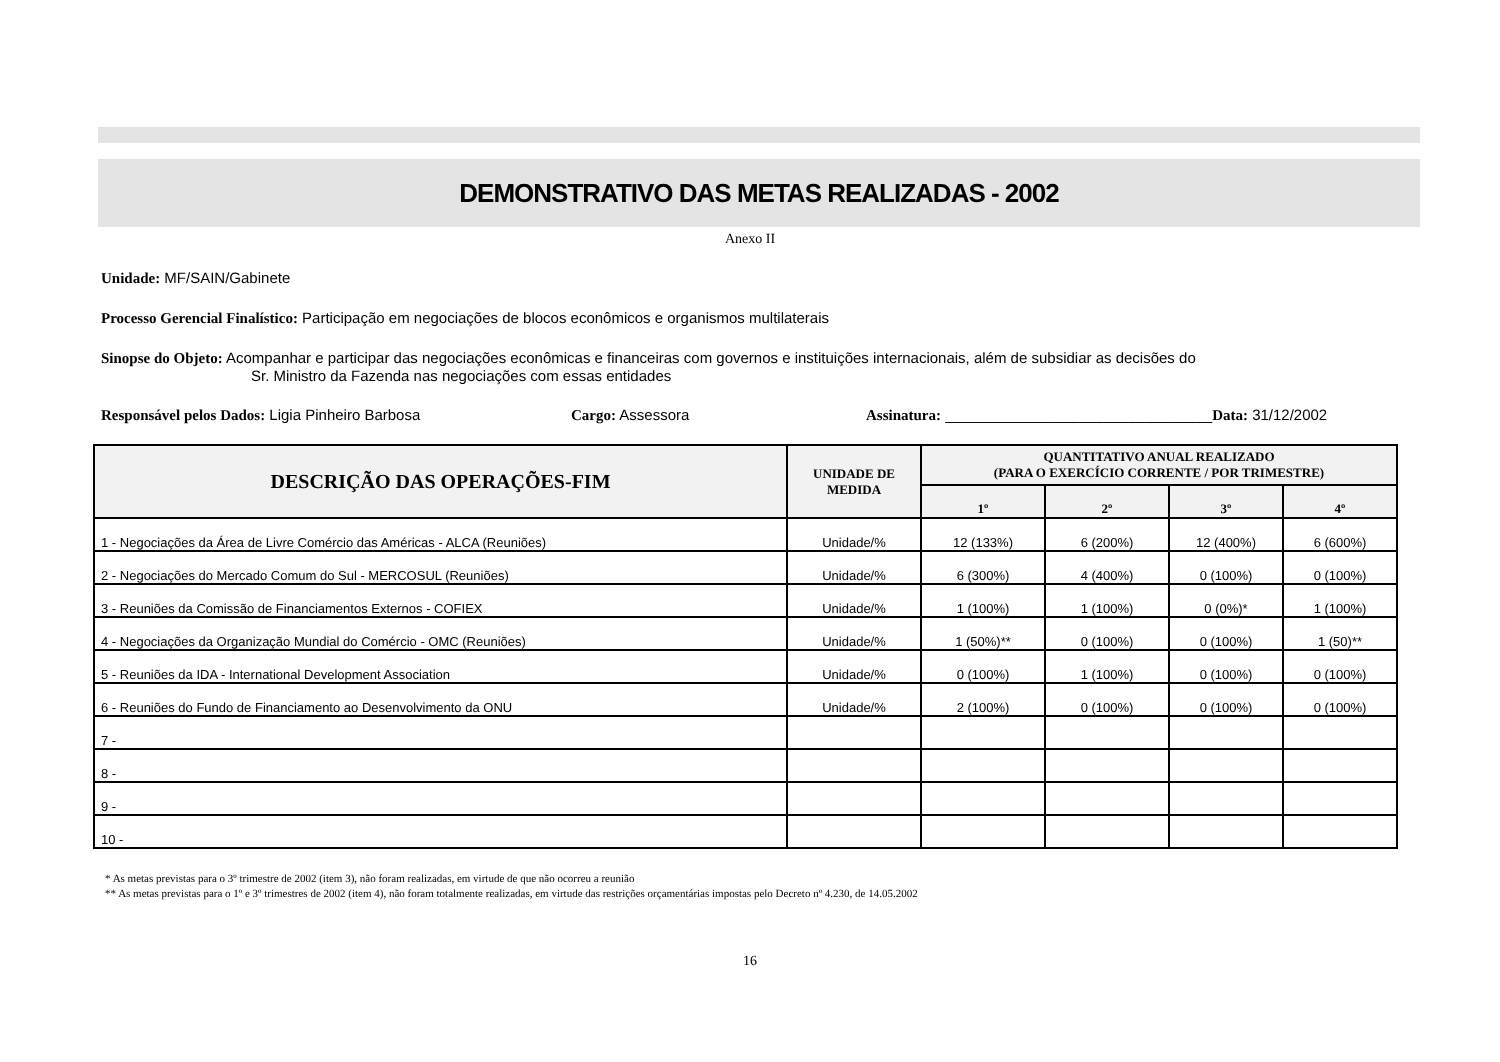DEMONSTRATIVO DAS METAS REALIZADAS - 2002
Anexo II
Unidade: MF/SAIN/Gabinete
Processo Gerencial Finalístico: Participação em negociações de blocos econômicos e organismos multilaterais
Sinopse do Objeto: Acompanhar e participar das negociações econômicas e financeiras com governos e instituições internacionais, além de subsidiar as decisões do
Sr. Ministro da Fazenda nas negociações com essas entidades
Responsável pelos Dados: Ligia Pinheiro Barbosa Cargo: Assessora Assinatura: ________________________________Data: 31/12/2002
| DESCRIÇÃO DAS OPERAÇÕES-FIM | UNIDADE DE MEDIDA | QUANTITATIVO ANUAL REALIZADO (PARA O EXERCÍCIO CORRENTE / POR TRIMESTRE) | | | |
| --- | --- | --- | --- | --- | --- |
| | | 1º | 2º | 3º | 4º |
| 1 - Negociações da Área de Livre Comércio das Américas - ALCA (Reuniões) | Unidade/% | 12 (133%) | 6 (200%) | 12 (400%) | 6 (600%) |
| 2 - Negociações do Mercado Comum do Sul - MERCOSUL (Reuniões) | Unidade/% | 6 (300%) | 4 (400%) | 0 (100%) | 0 (100%) |
| 3 - Reuniões da Comissão de Financiamentos Externos - COFIEX | Unidade/% | 1 (100%) | 1 (100%) | 0 (0%)* | 1 (100%) |
| 4 - Negociações da Organização Mundial do Comércio - OMC (Reuniões) | Unidade/% | 1 (50%)** | 0 (100%) | 0 (100%) | 1 (50)** |
| 5 - Reuniões da IDA - International Development Association | Unidade/% | 0 (100%) | 1 (100%) | 0 (100%) | 0 (100%) |
| 6 - Reuniões do Fundo de Financiamento ao Desenvolvimento da ONU | Unidade/% | 2 (100%) | 0 (100%) | 0 (100%) | 0 (100%) |
| 7 - | | | | | |
| 8 - | | | | | |
| 9 - | | | | | |
| 10 - | | | | | |
* As metas previstas para o 3º trimestre de 2002 (item 3), não foram realizadas, em virtude de que não ocorreu a reunião
** As metas previstas para o 1º e 3º trimestres de 2002 (item 4), não foram totalmente realizadas, em virtude das restrições orçamentárias impostas pelo Decreto nº 4.230, de 14.05.2002
16